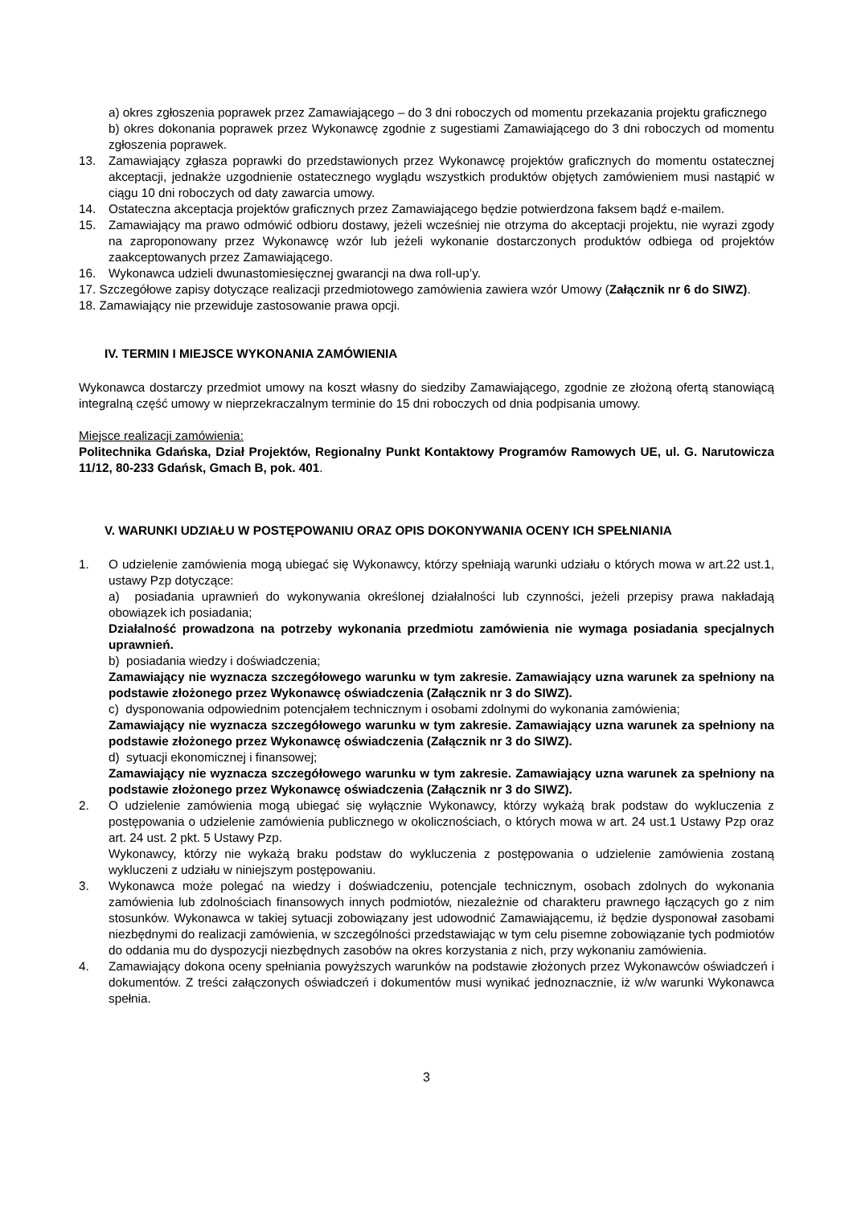a) okres zgłoszenia poprawek przez Zamawiającego – do 3 dni roboczych od momentu przekazania projektu graficznego
b) okres dokonania poprawek przez Wykonawcę zgodnie z sugestiami Zamawiającego do 3 dni roboczych od momentu zgłoszenia poprawek.
13. Zamawiający zgłasza poprawki do przedstawionych przez Wykonawcę projektów graficznych do momentu ostatecznej akceptacji, jednakże uzgodnienie ostatecznego wyglądu wszystkich produktów objętych zamówieniem musi nastąpić w ciągu 10 dni roboczych od daty zawarcia umowy.
14. Ostateczna akceptacja projektów graficznych przez Zamawiającego będzie potwierdzona faksem bądź e-mailem.
15. Zamawiający ma prawo odmówić odbioru dostawy, jeżeli wcześniej nie otrzyma do akceptacji projektu, nie wyrazi zgody na zaproponowany przez Wykonawcę wzór lub jeżeli wykonanie dostarczonych produktów odbiega od projektów zaakceptowanych przez Zamawiającego.
16. Wykonawca udzieli dwunastomiesięcznej gwarancji na dwa roll-up’y.
17. Szczegółowe zapisy dotyczące realizacji przedmiotowego zamówienia zawiera wzór Umowy (Załącznik nr 6 do SIWZ).
18. Zamawiający nie przewiduje zastosowanie prawa opcji.
IV. TERMIN I MIEJSCE WYKONANIA ZAMÓWIENIA
Wykonawca dostarczy przedmiot umowy na koszt własny do siedziby Zamawiającego, zgodnie ze złożoną ofertą stanowiącą integralną część umowy w nieprzekraczalnym terminie do 15 dni roboczych od dnia podpisania umowy.
Miejsce realizacji zamówienia:
Politechnika Gdańska, Dział Projektów, Regionalny Punkt Kontaktowy Programów Ramowych UE, ul. G. Narutowicza 11/12, 80-233 Gdańsk, Gmach B, pok. 401.
V. WARUNKI UDZIAŁU W POSTĘPOWANIU ORAZ OPIS DOKONYWANIA OCENY ICH SPEŁNIANIA
1. O udzielenie zamówienia mogą ubiegać się Wykonawcy, którzy spełniają warunki udziału o których mowa w art.22 ust.1, ustawy Pzp dotyczące:
a) posiadania uprawnień do wykonywania określonej działalności lub czynności, jeżeli przepisy prawa nakładają obowiązek ich posiadania;
Działalność prowadzona na potrzeby wykonania przedmiotu zamówienia nie wymaga posiadania specjalnych uprawnień.
b) posiadania wiedzy i doświadczenia;
Zamawiający nie wyznacza szczegółowego warunku w tym zakresie. Zamawiający uzna warunek za spełniony na podstawie złożonego przez Wykonawcę oświadczenia (Załącznik nr 3 do SIWZ).
c) dysponowania odpowiednim potencjałem technicznym i osobami zdolnymi do wykonania zamówienia;
Zamawiający nie wyznacza szczegółowego warunku w tym zakresie. Zamawiający uzna warunek za spełniony na podstawie złożonego przez Wykonawcę oświadczenia (Załącznik nr 3 do SIWZ).
d) sytuacji ekonomicznej i finansowej;
Zamawiający nie wyznacza szczegółowego warunku w tym zakresie. Zamawiający uzna warunek za spełniony na podstawie złożonego przez Wykonawcę oświadczenia (Załącznik nr 3 do SIWZ).
2. O udzielenie zamówienia mogą ubiegać się wyłącznie Wykonawcy, którzy wykażą brak podstaw do wykluczenia z postępowania o udzielenie zamówienia publicznego w okolicznościach, o których mowa w art. 24 ust.1 Ustawy Pzp oraz art. 24 ust. 2 pkt. 5 Ustawy Pzp.
Wykonawcy, którzy nie wykażą braku podstaw do wykluczenia z postępowania o udzielenie zamówienia zostaną wykluczeni z udziału w niniejszym postępowaniu.
3. Wykonawca może polegać na wiedzy i doświadczeniu, potencjale technicznym, osobach zdolnych do wykonania zamówienia lub zdolnościach finansowych innych podmiotów, niezależnie od charakteru prawnego łączących go z nim stosunków. Wykonawca w takiej sytuacji zobowiązany jest udowodnić Zamawiającemu, iż będzie dysponował zasobami niezbędnymi do realizacji zamówienia, w szczególności przedstawiając w tym celu pisemne zobowiązanie tych podmiotów do oddania mu do dyspozycji niezbędnych zasobów na okres korzystania z nich, przy wykonaniu zamówienia.
4. Zamawiający dokona oceny spełniania powyższych warunków na podstawie złożonych przez Wykonawców oświadczeń i dokumentów. Z treści załączonych oświadczeń i dokumentów musi wynikać jednoznacznie, iż w/w warunki Wykonawca spełnia.
3